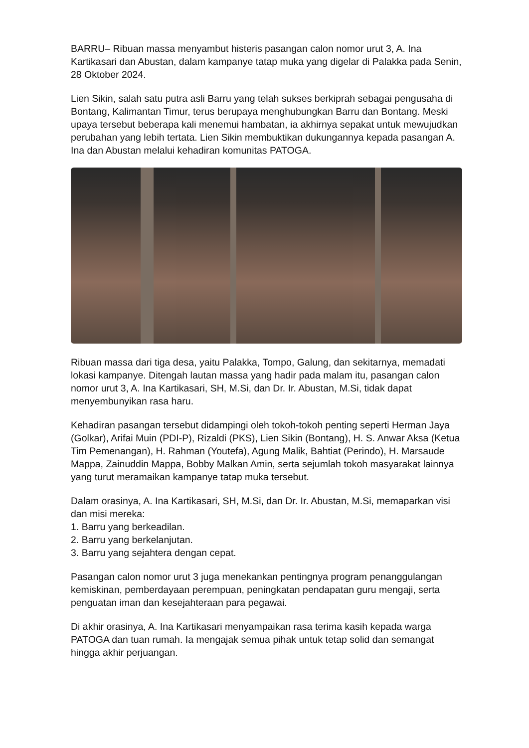BARRU– Ribuan massa menyambut histeris pasangan calon nomor urut 3, A. Ina Kartikasari dan Abustan, dalam kampanye tatap muka yang digelar di Palakka pada Senin, 28 Oktober 2024.
Lien Sikin, salah satu putra asli Barru yang telah sukses berkiprah sebagai pengusaha di Bontang, Kalimantan Timur, terus berupaya menghubungkan Barru dan Bontang. Meski upaya tersebut beberapa kali menemui hambatan, ia akhirnya sepakat untuk mewujudkan perubahan yang lebih tertata. Lien Sikin membuktikan dukungannya kepada pasangan A. Ina dan Abustan melalui kehadiran komunitas PATOGA.
Ribuan massa dari tiga desa, yaitu Palakka, Tompo, Galung, dan sekitarnya, memadati lokasi kampanye. Ditengah lautan massa yang hadir pada malam itu, pasangan calon nomor urut 3, A. Ina Kartikasari, SH, M.Si, dan Dr. Ir. Abustan, M.Si, tidak dapat menyembunyikan rasa haru.
Kehadiran pasangan tersebut didampingi oleh tokoh-tokoh penting seperti Herman Jaya (Golkar), Arifai Muin (PDI-P), Rizaldi (PKS), Lien Sikin (Bontang), H. S. Anwar Aksa (Ketua Tim Pemenangan), H. Rahman (Youtefa), Agung Malik, Bahtiat (Perindo), H. Marsaude Mappa, Zainuddin Mappa, Bobby Malkan Amin, serta sejumlah tokoh masyarakat lainnya yang turut meramaikan kampanye tatap muka tersebut.
Dalam orasinya, A. Ina Kartikasari, SH, M.Si, dan Dr. Ir. Abustan, M.Si, memaparkan visi dan misi mereka:
1. Barru yang berkeadilan.
2. Barru yang berkelanjutan.
3. Barru yang sejahtera dengan cepat.
Pasangan calon nomor urut 3 juga menekankan pentingnya program penanggulangan kemiskinan, pemberdayaan perempuan, peningkatan pendapatan guru mengaji, serta penguatan iman dan kesejahteraan para pegawai.
Di akhir orasinya, A. Ina Kartikasari menyampaikan rasa terima kasih kepada warga PATOGA dan tuan rumah. Ia mengajak semua pihak untuk tetap solid dan semangat hingga akhir perjuangan.